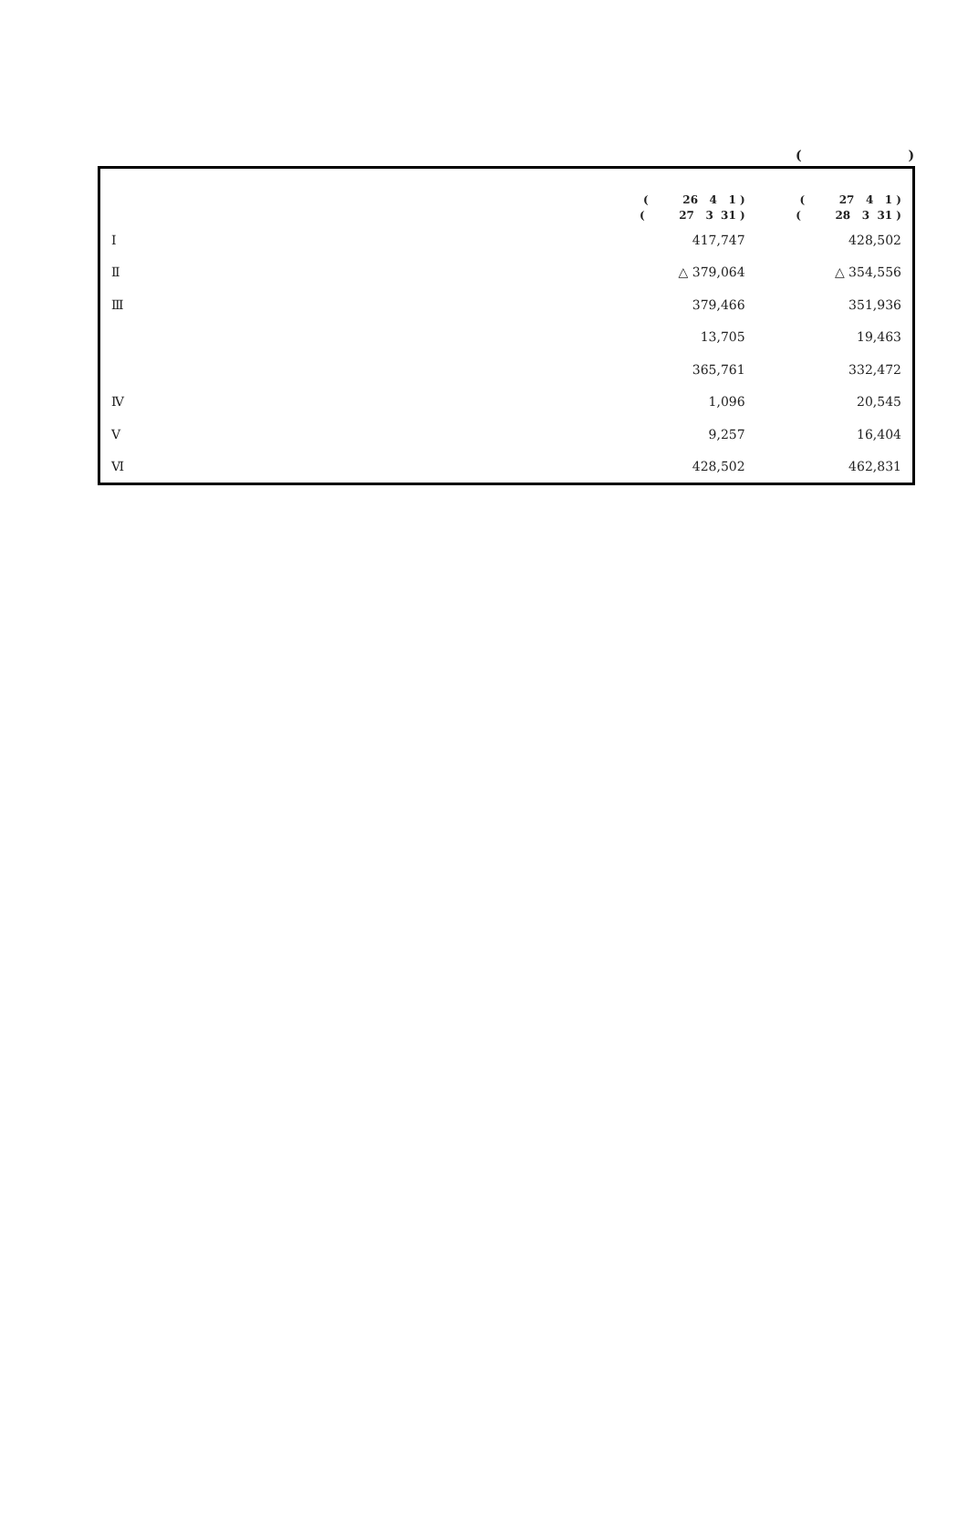()
| | | ( 26 4 1 ) ( 27 3 31 ) | ( 27 4 1 ) ( 28 3 31 ) |
| --- | --- | --- | --- |
| Ⅰ | | 417,747 | 428,502 |
| Ⅱ | | △ 379,064 | △ 354,556 |
| Ⅲ | | 379,466 | 351,936 |
| | | 13,705 | 19,463 |
| | | 365,761 | 332,472 |
| Ⅳ | | 1,096 | 20,545 |
| Ⅴ | | 9,257 | 16,404 |
| Ⅵ | | 428,502 | 462,831 |